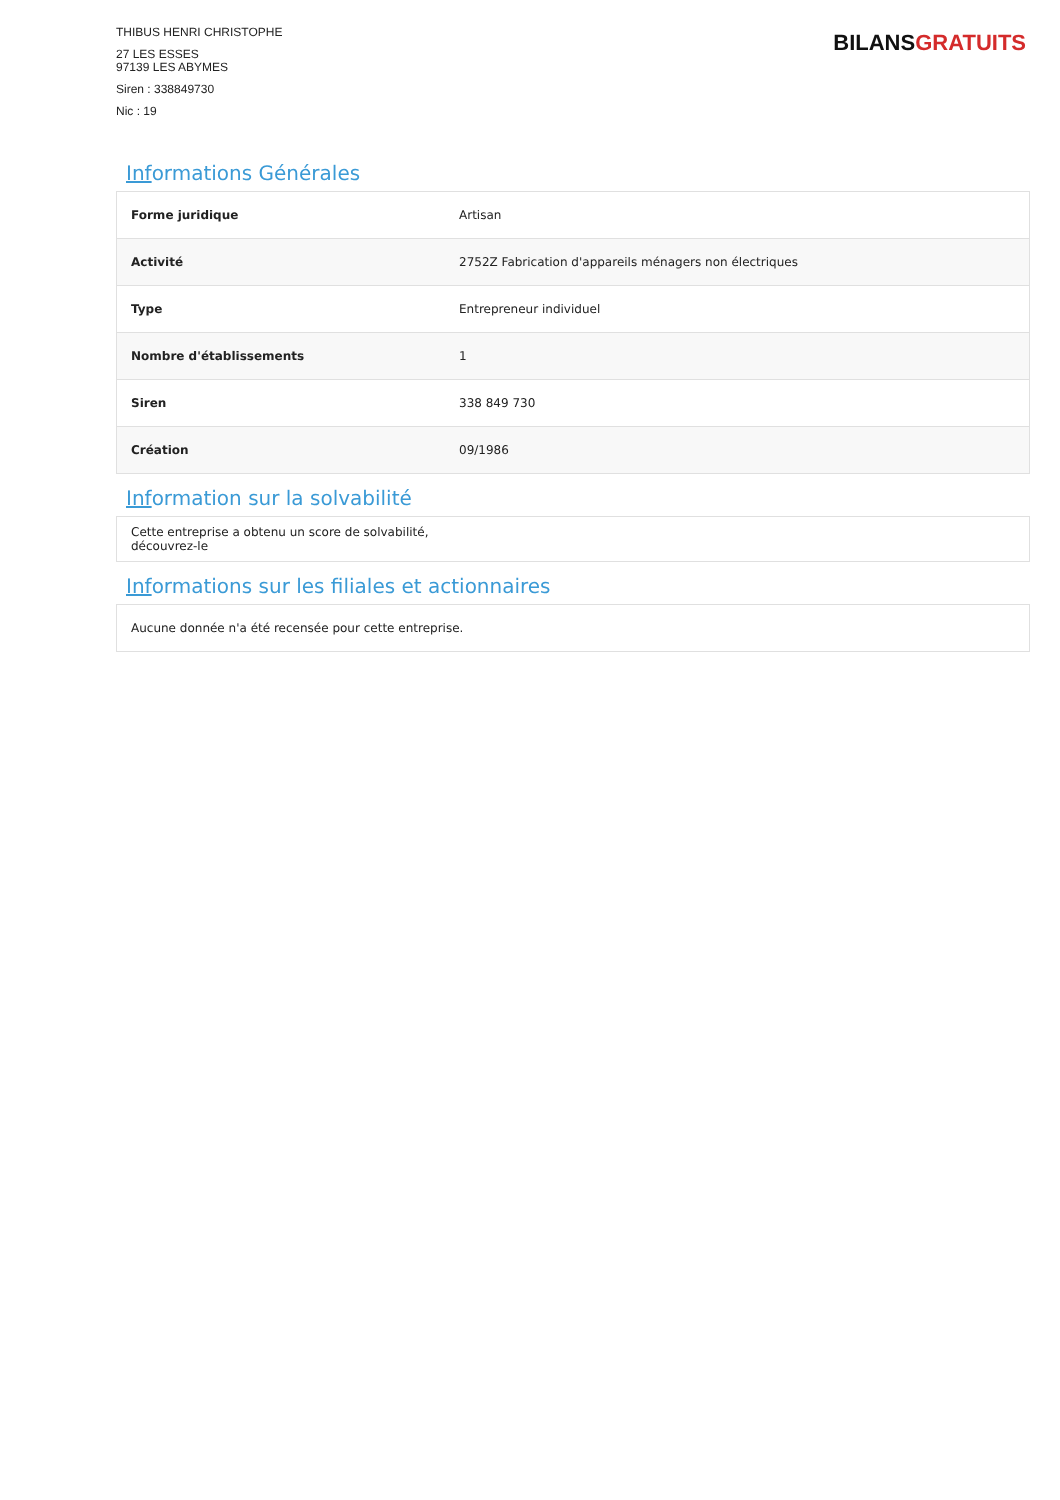THIBUS HENRI CHRISTOPHE
27 LES ESSES
97139 LES ABYMES
Siren : 338849730
Nic : 19
BILANS GRATUITS
Informations Générales
| Forme juridique | Artisan |
| Activité | 2752Z Fabrication d'appareils ménagers non électriques |
| Type | Entrepreneur individuel |
| Nombre d'établissements | 1 |
| Siren | 338 849 730 |
| Création | 09/1986 |
Information sur la solvabilité
Cette entreprise a obtenu un score de solvabilité,
découvrez-le
Informations sur les filiales et actionnaires
Aucune donnée n'a été recensée pour cette entreprise.